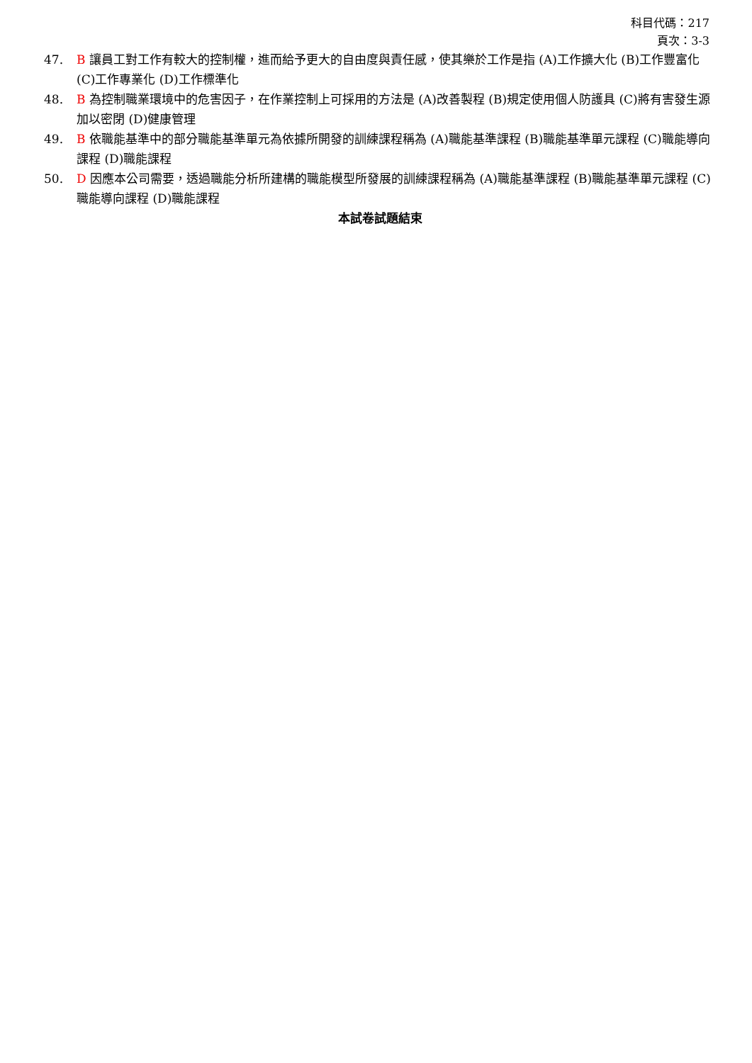科目代碼：217
頁次：3-3
47. B 讓員工對工作有較大的控制權，進而給予更大的自由度與責任感，使其樂於工作是指 (A)工作擴大化 (B)工作豐富化 (C)工作專業化 (D)工作標準化
48. B 為控制職業環境中的危害因子，在作業控制上可採用的方法是 (A)改善製程 (B)規定使用個人防護具 (C)將有害發生源加以密閉 (D)健康管理
49. B 依職能基準中的部分職能基準單元為依據所開發的訓練課程稱為 (A)職能基準課程 (B)職能基準單元課程 (C)職能導向課程 (D)職能課程
50. D 因應本公司需要，透過職能分析所建構的職能模型所發展的訓練課程稱為 (A)職能基準課程 (B)職能基準單元課程 (C)職能導向課程 (D)職能課程
本試卷試題結束